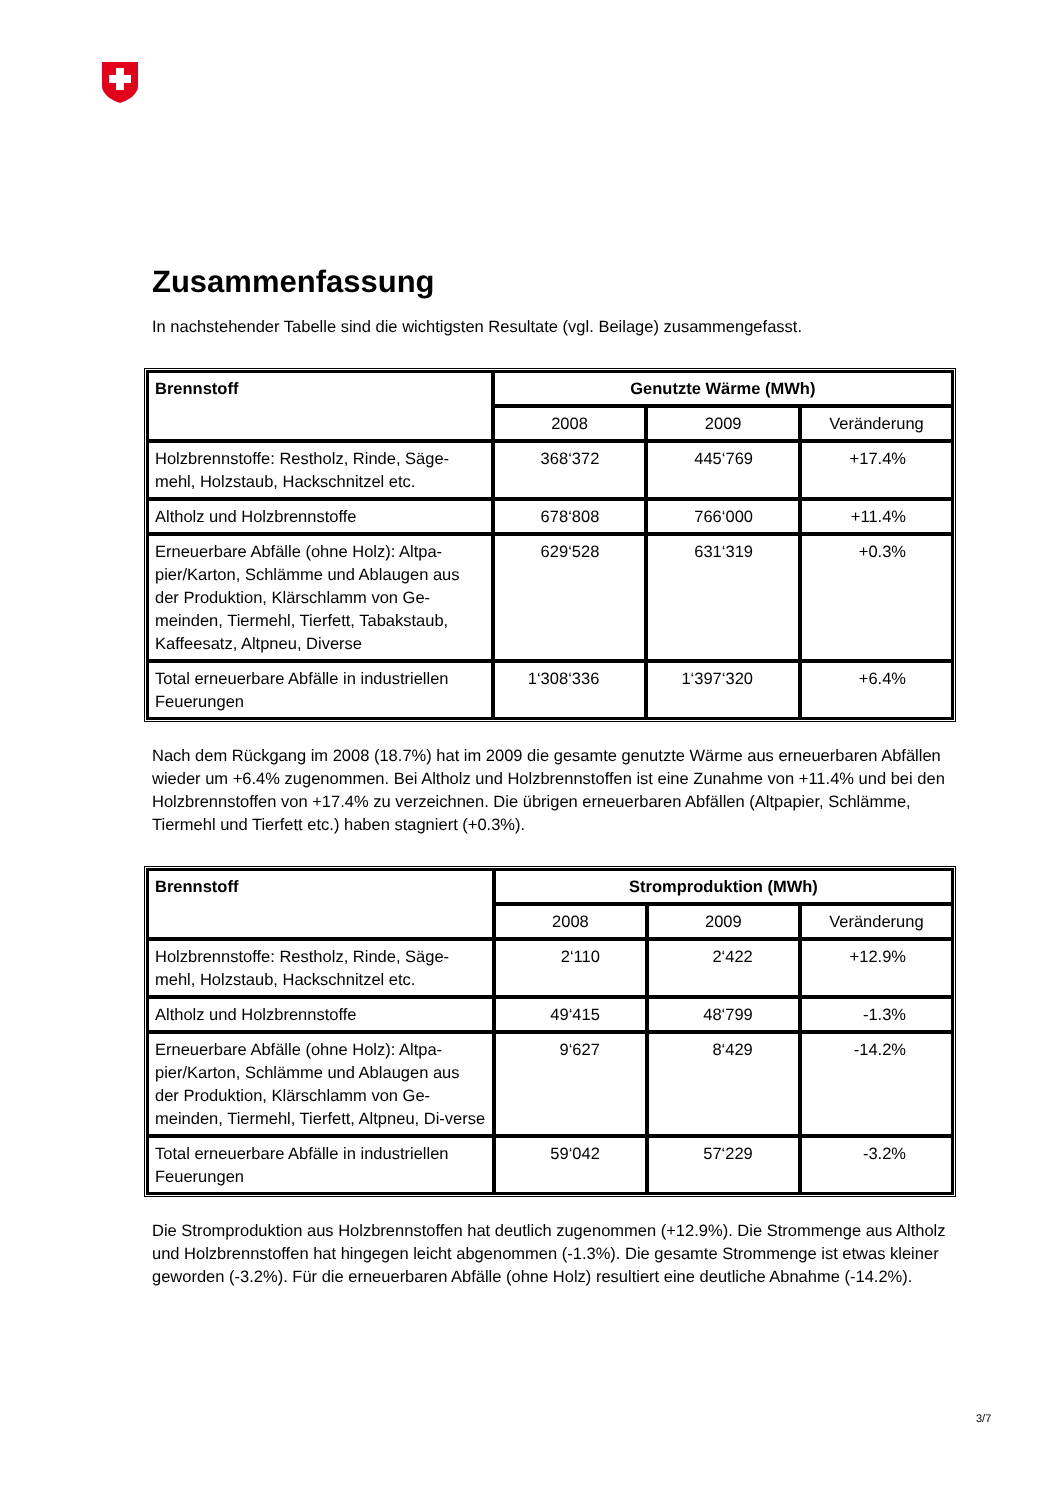Zusammenfassung
In nachstehender Tabelle sind die wichtigsten Resultate (vgl. Beilage) zusammengefasst.
| Brennstoff | Genutzte Wärme (MWh) | | |
| --- | --- | --- | --- |
| | 2008 | 2009 | Veränderung |
| Holzbrennstoffe: Restholz, Rinde, Säge-mehl, Holzstaub, Hackschnitzel etc. | 368‘372 | 445‘769 | +17.4% |
| Altholz und Holzbrennstoffe | 678‘808 | 766‘000 | +11.4% |
| Erneuerbare Abfälle (ohne Holz): Altpa-pier/Karton, Schlämme und Ablaugen aus der Produktion, Klärschlamm von Ge-meinden, Tiermehl, Tierfett, Tabakstaub, Kaffeesatz, Altpneu, Diverse | 629‘528 | 631‘319 | +0.3% |
| Total erneuerbare Abfälle in industriellen Feuerungen | 1‘308‘336 | 1‘397‘320 | +6.4% |
Nach dem Rückgang im 2008 (18.7%) hat im 2009 die gesamte genutzte Wärme aus erneuerbaren Abfällen wieder um +6.4% zugenommen. Bei Altholz und Holzbrennstoffen ist eine Zunahme von +11.4% und bei den Holzbrennstoffen von +17.4% zu verzeichnen. Die übrigen erneuerbaren Abfällen (Altpapier, Schlämme, Tiermehl und Tierfett etc.) haben stagniert (+0.3%).
| Brennstoff | Stromproduktion (MWh) | | |
| --- | --- | --- | --- |
| | 2008 | 2009 | Veränderung |
| Holzbrennstoffe: Restholz, Rinde, Säge-mehl, Holzstaub, Hackschnitzel etc. | 2‘110 | 2‘422 | +12.9% |
| Altholz und Holzbrennstoffe | 49‘415 | 48‘799 | -1.3% |
| Erneuerbare Abfälle (ohne Holz): Altpa-pier/Karton, Schlämme und Ablaugen aus der Produktion, Klärschlamm von Ge-meinden, Tiermehl, Tierfett, Altpneu, Di-verse | 9‘627 | 8‘429 | -14.2% |
| Total erneuerbare Abfälle in industriellen Feuerungen | 59‘042 | 57‘229 | -3.2% |
Die Stromproduktion aus Holzbrennstoffen hat deutlich zugenommen (+12.9%). Die Strommenge aus Altholz und Holzbrennstoffen hat hingegen leicht abgenommen (-1.3%). Die gesamte Strommenge ist etwas kleiner geworden (-3.2%). Für die erneuerbaren Abfälle (ohne Holz) resultiert eine deutliche Abnahme (-14.2%).
3/7